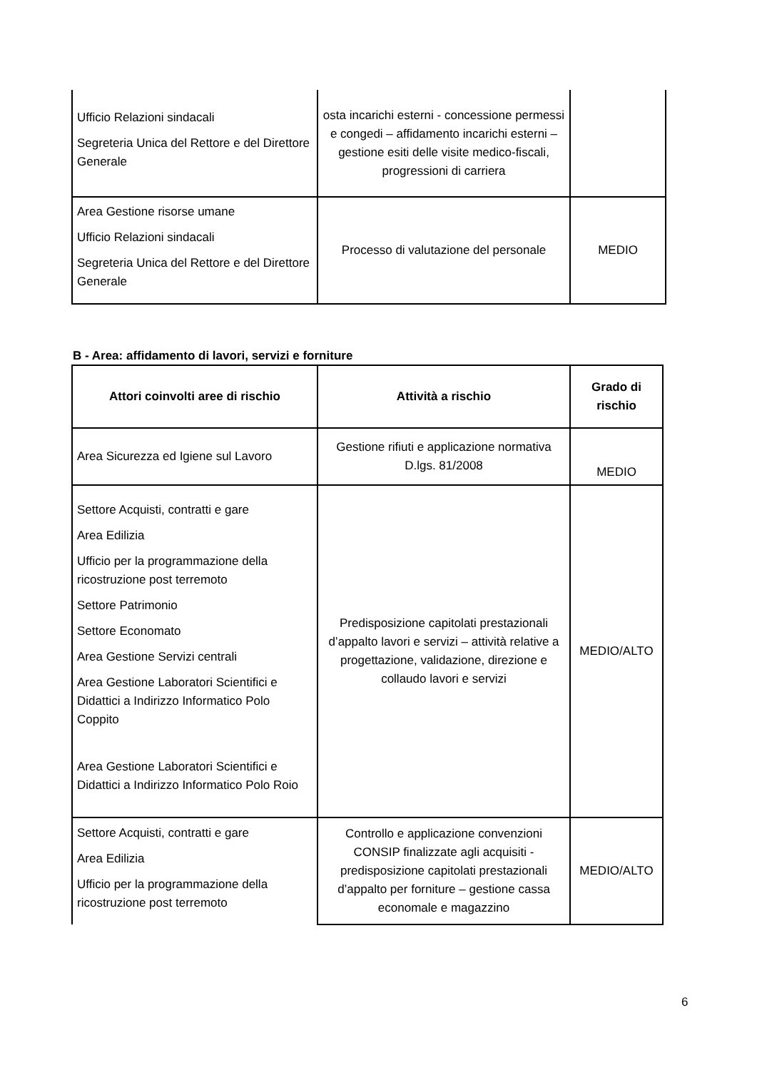| Ufficio Relazioni sindacali Segreteria Unica del Rettore e del Direttore Generale | osta incarichi esterni - concessione permessi e congedi – affidamento incarichi esterni – gestione esiti delle visite medico-fiscali, progressioni di carriera | |
| Area Gestione risorse umane Ufficio Relazioni sindacali Segreteria Unica del Rettore e del Direttore Generale | Processo di valutazione del personale | MEDIO |
B - Area: affidamento di lavori, servizi e forniture
| Attori coinvolti aree di rischio | Attività a rischio | Grado di rischio |
| --- | --- | --- |
| Area Sicurezza ed Igiene sul Lavoro | Gestione rifiuti e applicazione normativa D.lgs. 81/2008 | MEDIO |
| Settore Acquisti, contratti e gare Area Edilizia Ufficio per la programmazione della ricostruzione post terremoto Settore Patrimonio Settore Economato Area Gestione Servizi centrali Area Gestione Laboratori Scientifici e Didattici a Indirizzo Informatico Polo Coppito Area Gestione Laboratori Scientifici e Didattici a Indirizzo Informatico Polo Roio | Predisposizione capitolati prestazionali d’appalto lavori e servizi – attività relative a progettazione, validazione, direzione e collaudo lavori e servizi | MEDIO/ALTO |
| Settore Acquisti, contratti e gare Area Edilizia Ufficio per la programmazione della ricostruzione post terremoto | Controllo e applicazione convenzioni CONSIP finalizzate agli acquisiti - predisposizione capitolati prestazionali d’appalto per forniture – gestione cassa economale e magazzino | MEDIO/ALTO |
6